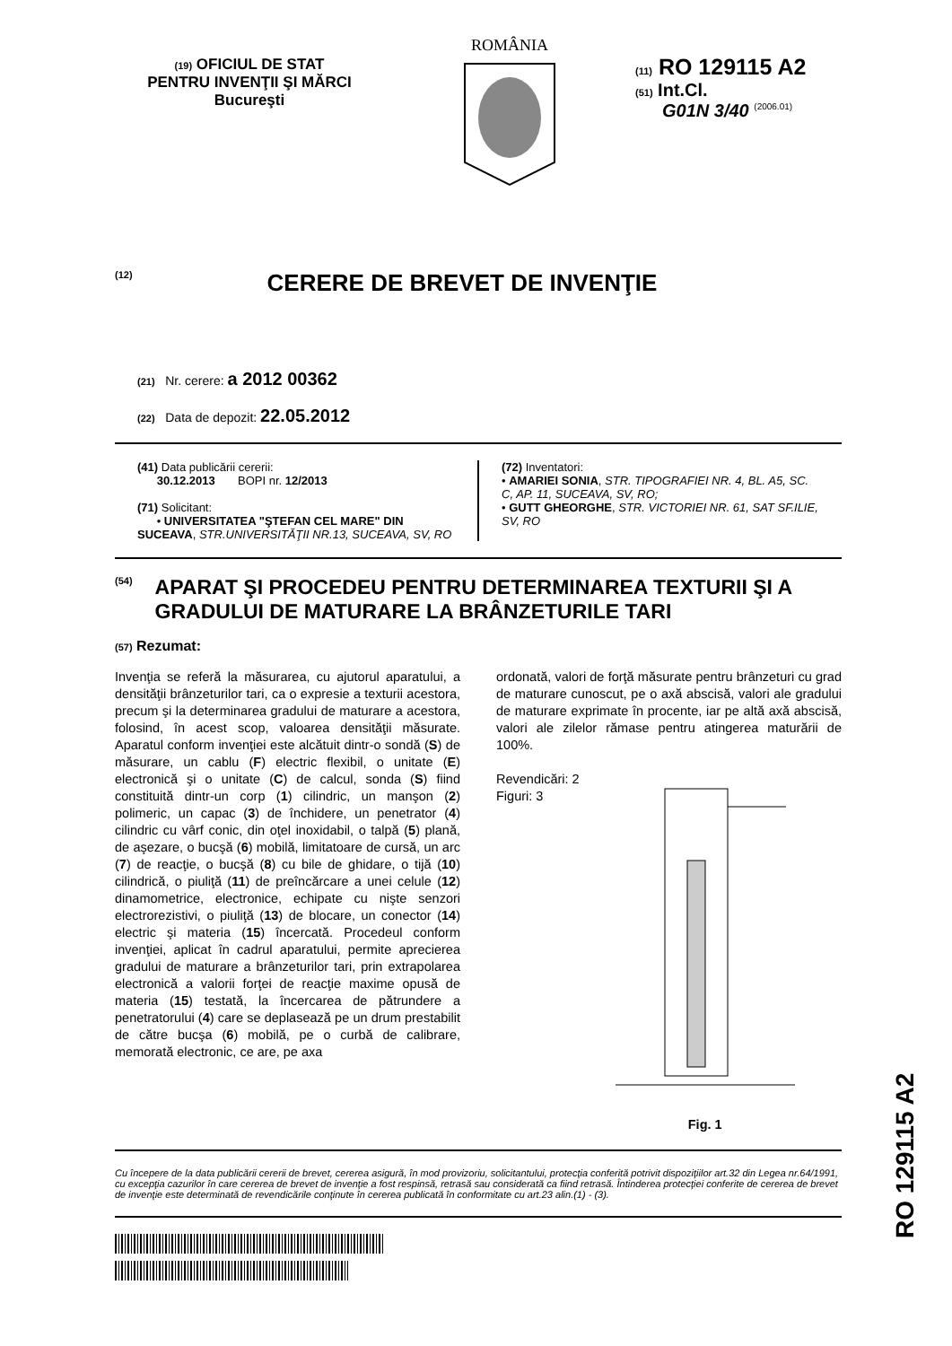(19) OFICIUL DE STAT
PENTRU INVENŢII ŞI MĂRCI
Bucureşti
ROMÂNIA
(11) RO 129115 A2
(51) Int.Cl.
G01N 3/40 <sup>(2006.01)</sup>
(12) CERERE DE BREVET DE INVENŢIE
(21) Nr. cerere: a 2012 00362
(22) Data de depozit: 22.05.2012
(41) Data publicării cererii:
30.12.2013 BOPI nr. 12/2013
(71) Solicitant:
• UNIVERSITATEA "ŞTEFAN CEL MARE" DIN SUCEAVA, STR.UNIVERSITĂŢII NR.13, SUCEAVA, SV, RO
(72) Inventatori:
• AMARIEI SONIA, STR. TIPOGRAFIEI NR. 4, BL. A5, SC. C, AP. 11, SUCEAVA, SV, RO;
• GUTT GHEORGHE, STR. VICTORIEI NR. 61, SAT SF.ILIE, SV, RO
(54) APARAT ŞI PROCEDEU PENTRU DETERMINAREA TEXTURII ŞI A GRADULUI DE MATURARE LA BRÂNZETURILE TARI
(57) Rezumat:
Invenţia se referă la măsurarea, cu ajutorul aparatului, a densităţii brânzeturilor tari, ca o expresie a texturii acestora, precum şi la determinarea gradului de maturare a acestora, folosind, în acest scop, valoarea densităţii măsurate. Aparatul conform invenţiei este alcătuit dintr-o sondă (S) de măsurare, un cablu (F) electric flexibil, o unitate (E) electronică şi o unitate (C) de calcul, sonda (S) fiind constituită dintr-un corp (1) cilindric, un manşon (2) polimeric, un capac (3) de închidere, un penetrator (4) cilindric cu vârf conic, din oţel inoxidabil, o talpă (5) plană, de aşezare, o bucşă (6) mobilă, limitatoare de cursă, un arc (7) de reacţie, o bucşă (8) cu bile de ghidare, o tijă (10) cilindrică, o piuliţă (11) de preîncărcare a unei celule (12) dinamometrice, electronice, echipate cu nişte senzori electrorezistivi, o piuliţă (13) de blocare, un conector (14) electric şi materia (15) încercată. Procedeul conform invenţiei, aplicat în cadrul aparatului, permite aprecierea gradului de maturare a brânzeturilor tari, prin extrapolarea electronică a valorii forţei de reacţie maxime opusă de materia (15) testată, la încercarea de pătrundere a penetratorului (4) care se deplasează pe un drum prestabilit de către bucşa (6) mobilă, pe o curbă de calibrare, memorată electronic, ce are, pe axa
ordonată, valori de forţă măsurate pentru brânzeturi cu grad de maturare cunoscut, pe o axă abscisă, valori ale gradului de maturare exprimate în procente, iar pe altă axă abscisă, valori ale zilelor rămase pentru atingerea maturării de 100%.
Revendicări: 2
Figuri: 3
Fig. 1
Cu începere de la data publicării cererii de brevet, cererea asigură, în mod provizoriu, solicitantului, protecţia conferită potrivit dispoziţiilor art.32 din Legea nr.64/1991, cu excepţia cazurilor în care cererea de brevet de invenţie a fost respinsă, retrasă sau considerată ca fiind retrasă. Întinderea protecţiei conferite de cererea de brevet de invenţie este determinată de revendicările conţinute în cererea publicată în conformitate cu art.23 alin.(1) - (3).
RO 129115 A2